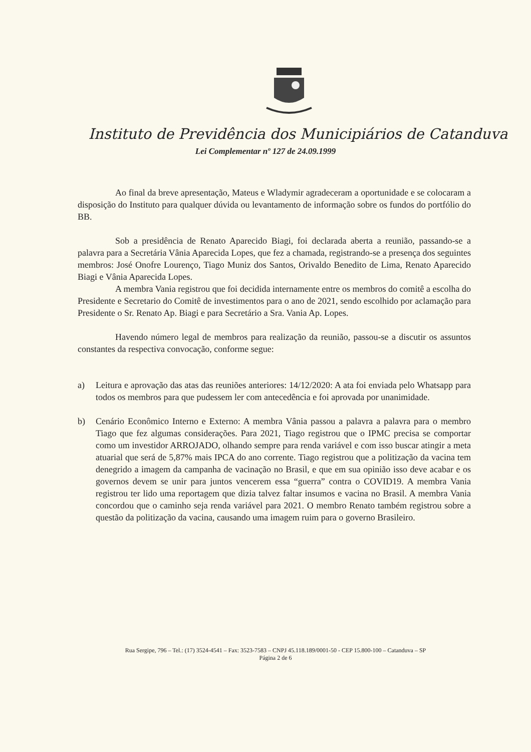Instituto de Previdência dos Municipiários de Catanduva
Lei Complementar nº 127 de 24.09.1999
Ao final da breve apresentação, Mateus e Wladymir agradeceram a oportunidade e se colocaram a disposição do Instituto para qualquer dúvida ou levantamento de informação sobre os fundos do portfólio do BB.
Sob a presidência de Renato Aparecido Biagi, foi declarada aberta a reunião, passando-se a palavra para a Secretária Vânia Aparecida Lopes, que fez a chamada, registrando-se a presença dos seguintes membros: José Onofre Lourenço, Tiago Muniz dos Santos, Orivaldo Benedito de Lima, Renato Aparecido Biagi e Vânia Aparecida Lopes.
A membra Vania registrou que foi decidida internamente entre os membros do comitê a escolha do Presidente e Secretario do Comitê de investimentos para o ano de 2021, sendo escolhido por aclamação para Presidente o Sr. Renato Ap. Biagi e para Secretário a Sra. Vania Ap. Lopes.
Havendo número legal de membros para realização da reunião, passou-se a discutir os assuntos constantes da respectiva convocação, conforme segue:
a) Leitura e aprovação das atas das reuniões anteriores: 14/12/2020: A ata foi enviada pelo Whatsapp para todos os membros para que pudessem ler com antecedência e foi aprovada por unanimidade.
b) Cenário Econômico Interno e Externo: A membra Vânia passou a palavra a palavra para o membro Tiago que fez algumas considerações. Para 2021, Tiago registrou que o IPMC precisa se comportar como um investidor ARROJADO, olhando sempre para renda variável e com isso buscar atingir a meta atuarial que será de 5,87% mais IPCA do ano corrente. Tiago registrou que a politização da vacina tem denegrido a imagem da campanha de vacinação no Brasil, e que em sua opinião isso deve acabar e os governos devem se unir para juntos vencerem essa “guerra” contra o COVID19. A membra Vania registrou ter lido uma reportagem que dizia talvez faltar insumos e vacina no Brasil. A membra Vania concordou que o caminho seja renda variável para 2021. O membro Renato também registrou sobre a questão da politização da vacina, causando uma imagem ruim para o governo Brasileiro.
Rua Sergipe, 796 – Tel.: (17) 3524-4541 – Fax: 3523-7583 – CNPJ 45.118.189/0001-50 - CEP 15.800-100 – Catanduva – SP
Página 2 de 6